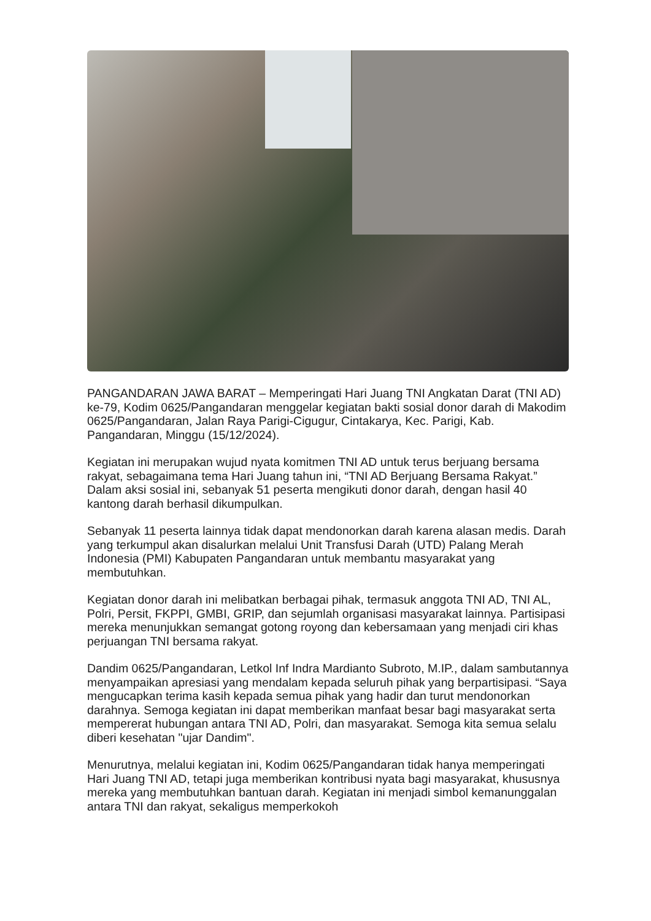PANGANDARAN JAWA BARAT – Memperingati Hari Juang TNI Angkatan Darat (TNI AD) ke-79, Kodim 0625/Pangandaran menggelar kegiatan bakti sosial donor darah di Makodim 0625/Pangandaran, Jalan Raya Parigi-Cigugur, Cintakarya, Kec. Parigi, Kab. Pangandaran, Minggu (15/12/2024).
Kegiatan ini merupakan wujud nyata komitmen TNI AD untuk terus berjuang bersama rakyat, sebagaimana tema Hari Juang tahun ini, “TNI AD Berjuang Bersama Rakyat.” Dalam aksi sosial ini, sebanyak 51 peserta mengikuti donor darah, dengan hasil 40 kantong darah berhasil dikumpulkan.
Sebanyak 11 peserta lainnya tidak dapat mendonorkan darah karena alasan medis. Darah yang terkumpul akan disalurkan melalui Unit Transfusi Darah (UTD) Palang Merah Indonesia (PMI) Kabupaten Pangandaran untuk membantu masyarakat yang membutuhkan.
Kegiatan donor darah ini melibatkan berbagai pihak, termasuk anggota TNI AD, TNI AL, Polri, Persit, FKPPI, GMBI, GRIP, dan sejumlah organisasi masyarakat lainnya. Partisipasi mereka menunjukkan semangat gotong royong dan kebersamaan yang menjadi ciri khas perjuangan TNI bersama rakyat.
Dandim 0625/Pangandaran, Letkol Inf Indra Mardianto Subroto, M.IP., dalam sambutannya menyampaikan apresiasi yang mendalam kepada seluruh pihak yang berpartisipasi. “Saya mengucapkan terima kasih kepada semua pihak yang hadir dan turut mendonorkan darahnya. Semoga kegiatan ini dapat memberikan manfaat besar bagi masyarakat serta mempererat hubungan antara TNI AD, Polri, dan masyarakat. Semoga kita semua selalu diberi kesehatan "ujar Dandim".
Menurutnya, melalui kegiatan ini, Kodim 0625/Pangandaran tidak hanya memperingati Hari Juang TNI AD, tetapi juga memberikan kontribusi nyata bagi masyarakat, khususnya mereka yang membutuhkan bantuan darah. Kegiatan ini menjadi simbol kemanunggalan antara TNI dan rakyat, sekaligus memperkokoh